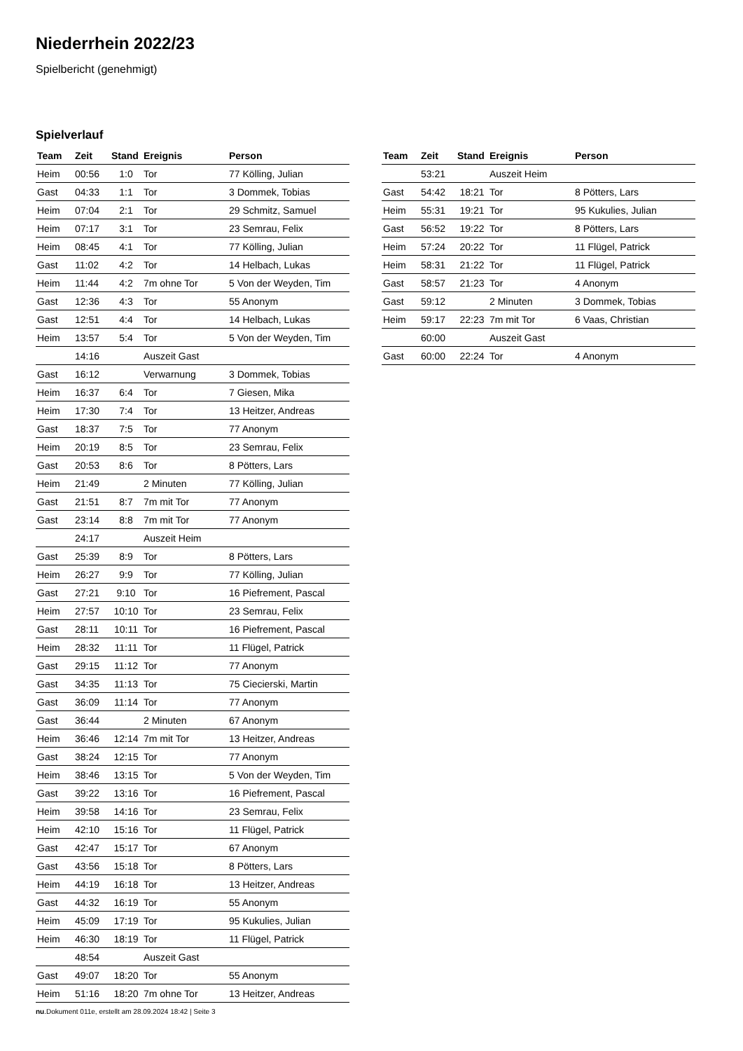Niederrhein 2022/23
Spielbericht (genehmigt)
Spielverlauf
| Team | Zeit | Stand | Ereignis | Person |
| --- | --- | --- | --- | --- |
| Heim | 00:56 | 1:0 | Tor | 77 Kölling, Julian |
| Gast | 04:33 | 1:1 | Tor | 3 Dommek, Tobias |
| Heim | 07:04 | 2:1 | Tor | 29 Schmitz, Samuel |
| Heim | 07:17 | 3:1 | Tor | 23 Semrau, Felix |
| Heim | 08:45 | 4:1 | Tor | 77 Kölling, Julian |
| Gast | 11:02 | 4:2 | Tor | 14 Helbach, Lukas |
| Heim | 11:44 | 4:2 | 7m ohne Tor | 5 Von der Weyden, Tim |
| Gast | 12:36 | 4:3 | Tor | 55 Anonym |
| Gast | 12:51 | 4:4 | Tor | 14 Helbach, Lukas |
| Heim | 13:57 | 5:4 | Tor | 5 Von der Weyden, Tim |
| | 14:16 | | Auszeit Gast | |
| Gast | 16:12 | | Verwarnung | 3 Dommek, Tobias |
| Heim | 16:37 | 6:4 | Tor | 7 Giesen, Mika |
| Heim | 17:30 | 7:4 | Tor | 13 Heitzer, Andreas |
| Gast | 18:37 | 7:5 | Tor | 77 Anonym |
| Heim | 20:19 | 8:5 | Tor | 23 Semrau, Felix |
| Gast | 20:53 | 8:6 | Tor | 8 Pötters, Lars |
| Heim | 21:49 | | 2 Minuten | 77 Kölling, Julian |
| Gast | 21:51 | 8:7 | 7m mit Tor | 77 Anonym |
| Gast | 23:14 | 8:8 | 7m mit Tor | 77 Anonym |
| | 24:17 | | Auszeit Heim | |
| Gast | 25:39 | 8:9 | Tor | 8 Pötters, Lars |
| Heim | 26:27 | 9:9 | Tor | 77 Kölling, Julian |
| Gast | 27:21 | 9:10 | Tor | 16 Piefrement, Pascal |
| Heim | 27:57 | 10:10 | Tor | 23 Semrau, Felix |
| Gast | 28:11 | 10:11 | Tor | 16 Piefrement, Pascal |
| Heim | 28:32 | 11:11 | Tor | 11 Flügel, Patrick |
| Gast | 29:15 | 11:12 | Tor | 77 Anonym |
| Gast | 34:35 | 11:13 | Tor | 75 Ciecierski, Martin |
| Gast | 36:09 | 11:14 | Tor | 77 Anonym |
| Gast | 36:44 | | 2 Minuten | 67 Anonym |
| Heim | 36:46 | 12:14 | 7m mit Tor | 13 Heitzer, Andreas |
| Gast | 38:24 | 12:15 | Tor | 77 Anonym |
| Heim | 38:46 | 13:15 | Tor | 5 Von der Weyden, Tim |
| Gast | 39:22 | 13:16 | Tor | 16 Piefrement, Pascal |
| Heim | 39:58 | 14:16 | Tor | 23 Semrau, Felix |
| Heim | 42:10 | 15:16 | Tor | 11 Flügel, Patrick |
| Gast | 42:47 | 15:17 | Tor | 67 Anonym |
| Gast | 43:56 | 15:18 | Tor | 8 Pötters, Lars |
| Heim | 44:19 | 16:18 | Tor | 13 Heitzer, Andreas |
| Gast | 44:32 | 16:19 | Tor | 55 Anonym |
| Heim | 45:09 | 17:19 | Tor | 95 Kukulies, Julian |
| Heim | 46:30 | 18:19 | Tor | 11 Flügel, Patrick |
| | 48:54 | | Auszeit Gast | |
| Gast | 49:07 | 18:20 | Tor | 55 Anonym |
| Heim | 51:16 | 18:20 | 7m ohne Tor | 13 Heitzer, Andreas |
| Team | Zeit | Stand | Ereignis | Person |
| --- | --- | --- | --- | --- |
| | 53:21 | | Auszeit Heim | |
| Gast | 54:42 | 18:21 | Tor | 8 Pötters, Lars |
| Heim | 55:31 | 19:21 | Tor | 95 Kukulies, Julian |
| Gast | 56:52 | 19:22 | Tor | 8 Pötters, Lars |
| Heim | 57:24 | 20:22 | Tor | 11 Flügel, Patrick |
| Heim | 58:31 | 21:22 | Tor | 11 Flügel, Patrick |
| Gast | 58:57 | 21:23 | Tor | 4 Anonym |
| Gast | 59:12 | | 2 Minuten | 3 Dommek, Tobias |
| Heim | 59:17 | 22:23 | 7m mit Tor | 6 Vaas, Christian |
| | 60:00 | | Auszeit Gast | |
| Gast | 60:00 | 22:24 | Tor | 4 Anonym |
nu.Dokument 011e, erstellt am 28.09.2024 18:42 | Seite 3